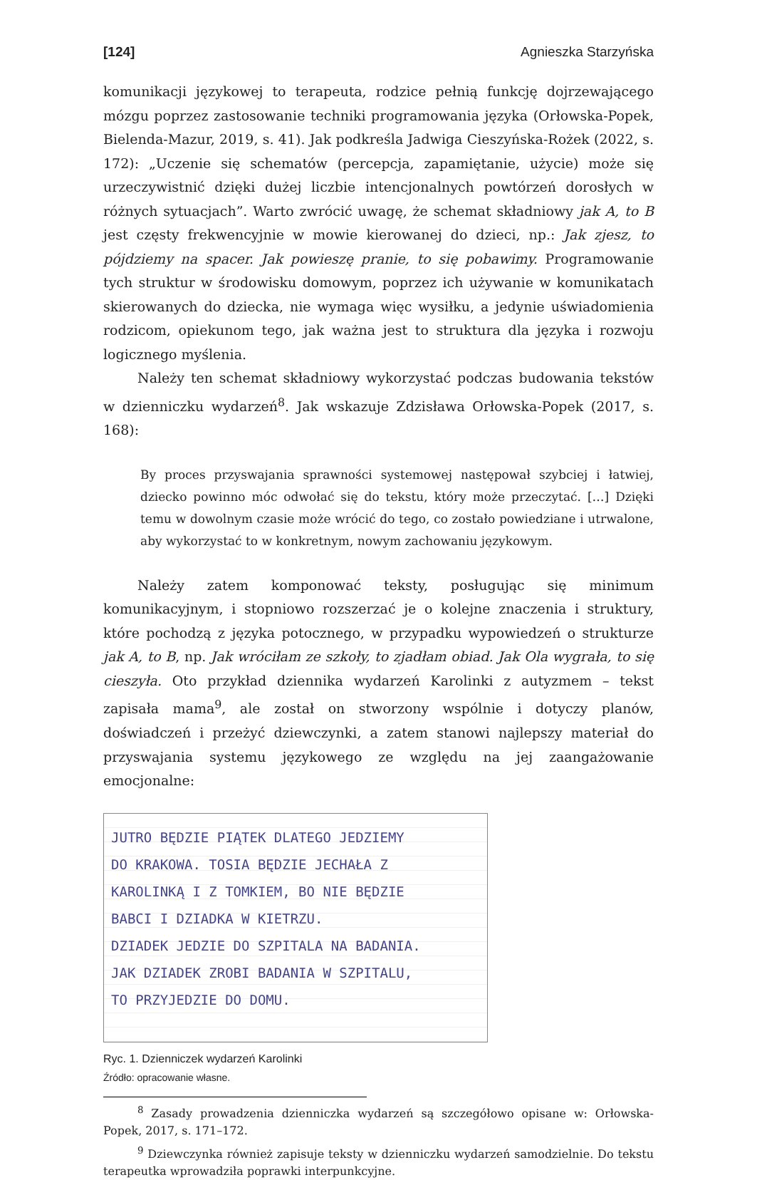[124] Agnieszka Starzyńska
komunikacji językowej to terapeuta, rodzice pełnią funkcję dojrzewającego mózgu poprzez zastosowanie techniki programowania języka (Orłowska-Popek, Bielenda-Mazur, 2019, s. 41). Jak podkreśla Jadwiga Cieszyńska-Rożek (2022, s. 172): „Uczenie się schematów (percepcja, zapamiętanie, użycie) może się urzeczywistnić dzięki dużej liczbie intencjonalnych powtórzeń dorosłych w różnych sytuacjach”. Warto zwrócić uwagę, że schemat składniowy jak A, to B jest częsty frekwencyjnie w mowie kierowanej do dzieci, np.: Jak zjesz, to pójdziemy na spacer. Jak powieszę pranie, to się pobawimy. Programowanie tych struktur w środowisku domowym, poprzez ich używanie w komunikatach skierowanych do dziecka, nie wymaga więc wysiłku, a jedynie uświadomienia rodzicom, opiekunom tego, jak ważna jest to struktura dla języka i rozwoju logicznego myślenia.
Należy ten schemat składniowy wykorzystać podczas budowania tekstów w dzienniczku wydarzeń<sup>8</sup>. Jak wskazuje Zdzisława Orłowska-Popek (2017, s. 168):
By proces przyswajania sprawności systemowej następował szybciej i łatwiej, dziecko powinno móc odwołać się do tekstu, który może przeczytać. […] Dzięki temu w dowolnym czasie może wrócić do tego, co zostało powiedziane i utrwalone, aby wykorzystać to w konkretnym, nowym zachowaniu językowym.
Należy zatem komponować teksty, posługując się minimum komunikacyjnym, i stopniowo rozszerzać je o kolejne znaczenia i struktury, które pochodzą z języka potocznego, w przypadku wypowiedzeń o strukturze jak A, to B, np. Jak wróciłam ze szkoły, to zjadłam obiad. Jak Ola wygrała, to się cieszyła. Oto przykład dziennika wydarzeń Karolinki z autyzmem – tekst zapisała mama<sup>9</sup>, ale został on stworzony wspólnie i dotyczy planów, doświadczeń i przeżyć dziewczynki, a zatem stanowi najlepszy materiał do przyswajania systemu językowego ze względu na jej zaangażowanie emocjonalne:
JUTRO BĘDZIE PIĄTEK DLATEGO JEDZIEMY
DO KRAKOWA. TOSIA BĘDZIE JECHAŁA Z
KAROLINKĄ I Z TOMKIEM, BO NIE BĘDZIE
BABCI I DZIADKA W KIETRZU.
DZIADEK JEDZIE DO SZPITALA NA BADANIA.
JAK DZIADEK ZROBI BADANIA W SZPITALU,
TO PRZYJEDZIE DO DOMU.
Ryc. 1. Dzienniczek wydarzeń Karolinki
Źródło: opracowanie własne.
<sup>8</sup> Zasady prowadzenia dzienniczka wydarzeń są szczegółowo opisane w: Orłowska-Popek, 2017, s. 171–172.
<sup>9</sup> Dziewczynka również zapisuje teksty w dzienniczku wydarzeń samodzielnie. Do tekstu terapeutka wprowadziła poprawki interpunkcyjne.